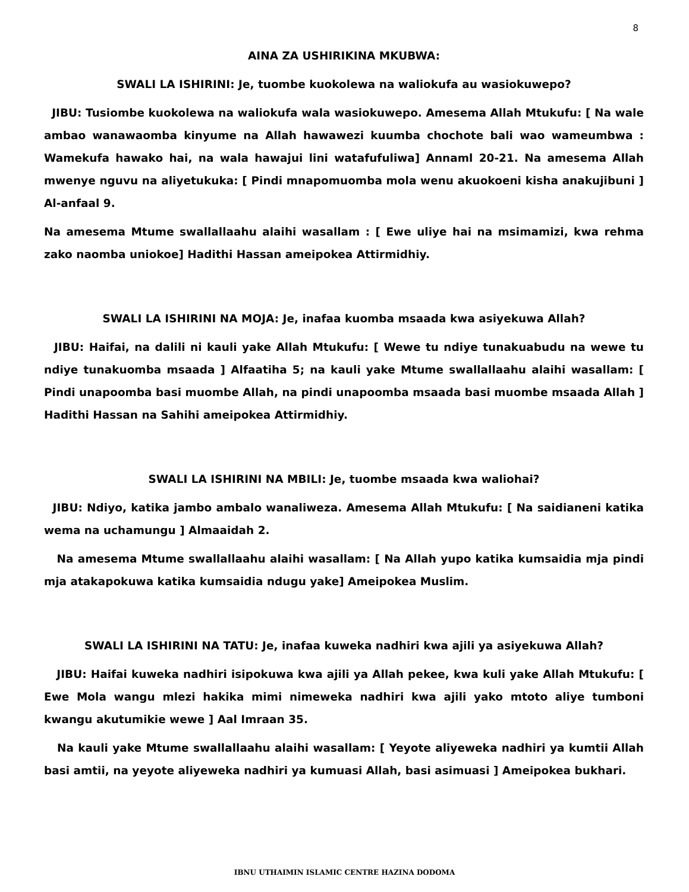8
AINA ZA USHIRIKINA MKUBWA:
SWALI LA ISHIRINI: Je, tuombe kuokolewa na waliokufa au wasiokuwepo?
JIBU: Tusiombe kuokolewa na waliokufa wala wasiokuwepo. Amesema Allah Mtukufu: [ Na wale ambao wanawaomba kinyume na Allah hawawezi kuumba chochote bali wao wameumbwa : Wamekufa hawako hai, na wala hawajui lini watafufuliwa] Annaml 20-21. Na amesema Allah mwenye nguvu na aliyetukuka: [ Pindi mnapomuomba mola wenu akuokoeni kisha anakujibuni ] Al-anfaal 9.
Na amesema Mtume swallallaahu alaihi wasallam : [ Ewe uliye hai na msimamizi, kwa rehma zako naomba uniokoe] Hadithi Hassan ameipokea Attirmidhiy.
SWALI LA ISHIRINI NA MOJA: Je, inafaa kuomba msaada kwa asiyekuwa Allah?
JIBU: Haifai, na dalili ni kauli yake Allah Mtukufu: [ Wewe tu ndiye tunakuabudu na wewe tu ndiye tunakuomba msaada ] Alfaatiha 5; na kauli yake Mtume swallallaahu alaihi wasallam: [ Pindi unapoomba basi muombe Allah, na pindi unapoomba msaada basi muombe msaada Allah ] Hadithi Hassan na Sahihi ameipokea Attirmidhiy.
SWALI LA ISHIRINI NA MBILI: Je, tuombe msaada kwa waliohai?
JIBU: Ndiyo, katika jambo ambalo wanaliweza. Amesema Allah Mtukufu: [ Na saidianeni katika wema na uchamungu ] Almaaidah 2.
Na amesema Mtume swallallaahu alaihi wasallam: [ Na Allah yupo katika kumsaidia mja pindi mja atakapokuwa katika kumsaidia ndugu yake] Ameipokea Muslim.
SWALI LA ISHIRINI NA TATU: Je, inafaa kuweka nadhiri kwa ajili ya asiyekuwa Allah?
JIBU: Haifai kuweka nadhiri isipokuwa kwa ajili ya Allah pekee, kwa kuli yake Allah Mtukufu: [ Ewe Mola wangu mlezi hakika mimi nimeweka nadhiri kwa ajili yako mtoto aliye tumboni kwangu akutumikie wewe ] Aal Imraan 35.
Na kauli yake Mtume swallallaahu alaihi wasallam: [ Yeyote aliyeweka nadhiri ya kumtii Allah basi amtii, na yeyote aliyeweka nadhiri ya kumuasi Allah, basi asimuasi ] Ameipokea bukhari.
IBNU UTHAIMIN ISLAMIC CENTRE HAZINA DODOMA